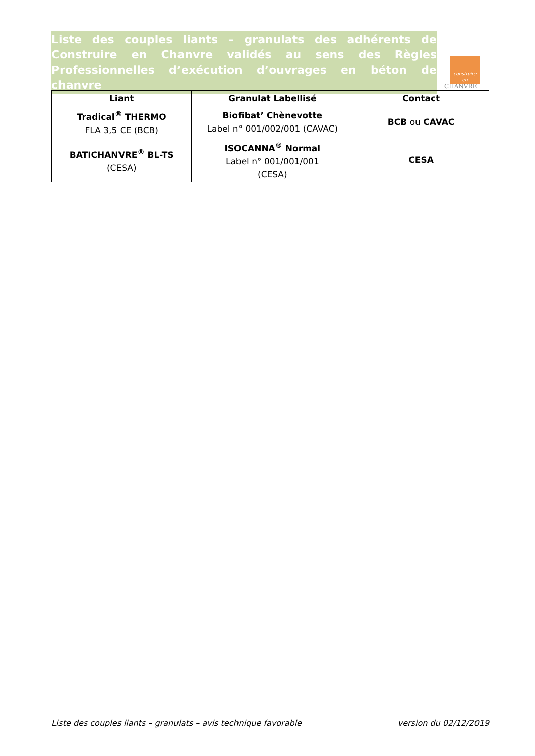Liste des couples liants – granulats des adhérents de Construire en Chanvre validés au sens des Règles Professionnelles d’exécution d’ouvrages en béton de chanvre
construire
en
CHANVRE
| Liant | Granulat Labellisé | Contact |
| --- | --- | --- |
| Tradical<sup>®</sup> THERMO FLA 3,5 CE (BCB) | Biofibat’ Chènevotte Label n° 001/002/001 (CAVAC) | BCB ou CAVAC |
| BATICHANVRE<sup>®</sup> BL-TS (CESA) | ISOCANNA<sup>®</sup> Normal Label n° 001/001/001 (CESA) | CESA |
Liste des couples liants – granulats – avis technique favorable version du 02/12/2019